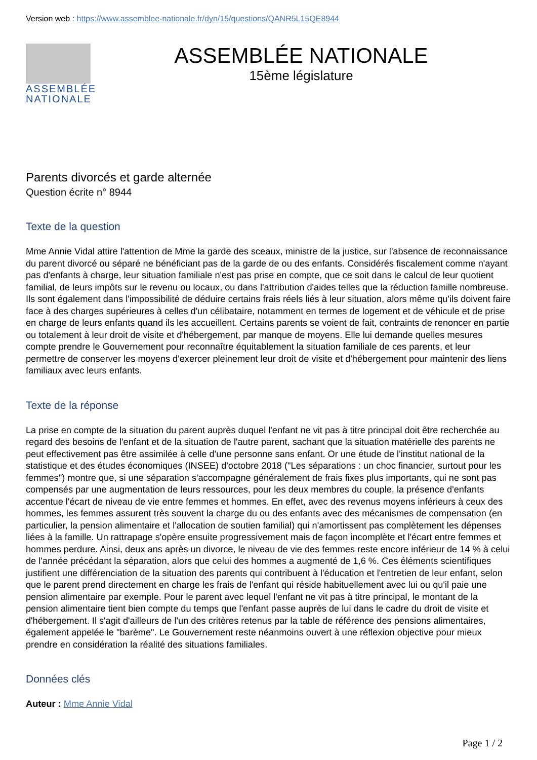Version web : https://www.assemblee-nationale.fr/dyn/15/questions/QANR5L15QE8944
ASSEMBLÉE
NATIONALE
ASSEMBLÉE NATIONALE
15ème législature
Parents divorcés et garde alternée
Question écrite n° 8944
Texte de la question
Mme Annie Vidal attire l'attention de Mme la garde des sceaux, ministre de la justice, sur l'absence de reconnaissance du parent divorcé ou séparé ne bénéficiant pas de la garde de ou des enfants. Considérés fiscalement comme n'ayant pas d'enfants à charge, leur situation familiale n'est pas prise en compte, que ce soit dans le calcul de leur quotient familial, de leurs impôts sur le revenu ou locaux, ou dans l'attribution d'aides telles que la réduction famille nombreuse. Ils sont également dans l'impossibilité de déduire certains frais réels liés à leur situation, alors même qu'ils doivent faire face à des charges supérieures à celles d'un célibataire, notamment en termes de logement et de véhicule et de prise en charge de leurs enfants quand ils les accueillent. Certains parents se voient de fait, contraints de renoncer en partie ou totalement à leur droit de visite et d'hébergement, par manque de moyens. Elle lui demande quelles mesures compte prendre le Gouvernement pour reconnaître équitablement la situation familiale de ces parents, et leur permettre de conserver les moyens d'exercer pleinement leur droit de visite et d'hébergement pour maintenir des liens familiaux avec leurs enfants.
Texte de la réponse
La prise en compte de la situation du parent auprès duquel l'enfant ne vit pas à titre principal doit être recherchée au regard des besoins de l'enfant et de la situation de l'autre parent, sachant que la situation matérielle des parents ne peut effectivement pas être assimilée à celle d'une personne sans enfant. Or une étude de l'institut national de la statistique et des études économiques (INSEE) d'octobre 2018 ("Les séparations : un choc financier, surtout pour les femmes") montre que, si une séparation s'accompagne généralement de frais fixes plus importants, qui ne sont pas compensés par une augmentation de leurs ressources, pour les deux membres du couple, la présence d'enfants accentue l'écart de niveau de vie entre femmes et hommes. En effet, avec des revenus moyens inférieurs à ceux des hommes, les femmes assurent très souvent la charge du ou des enfants avec des mécanismes de compensation (en particulier, la pension alimentaire et l'allocation de soutien familial) qui n'amortissent pas complètement les dépenses liées à la famille. Un rattrapage s'opère ensuite progressivement mais de façon incomplète et l'écart entre femmes et hommes perdure. Ainsi, deux ans après un divorce, le niveau de vie des femmes reste encore inférieur de 14 % à celui de l'année précédant la séparation, alors que celui des hommes a augmenté de 1,6 %. Ces éléments scientifiques justifient une différenciation de la situation des parents qui contribuent à l'éducation et l'entretien de leur enfant, selon que le parent prend directement en charge les frais de l'enfant qui réside habituellement avec lui ou qu'il paie une pension alimentaire par exemple. Pour le parent avec lequel l'enfant ne vit pas à titre principal, le montant de la pension alimentaire tient bien compte du temps que l'enfant passe auprès de lui dans le cadre du droit de visite et d'hébergement. Il s'agit d'ailleurs de l'un des critères retenus par la table de référence des pensions alimentaires, également appelée le "barème". Le Gouvernement reste néanmoins ouvert à une réflexion objective pour mieux prendre en considération la réalité des situations familiales.
Données clés
Auteur : Mme Annie Vidal
Page 1 / 2